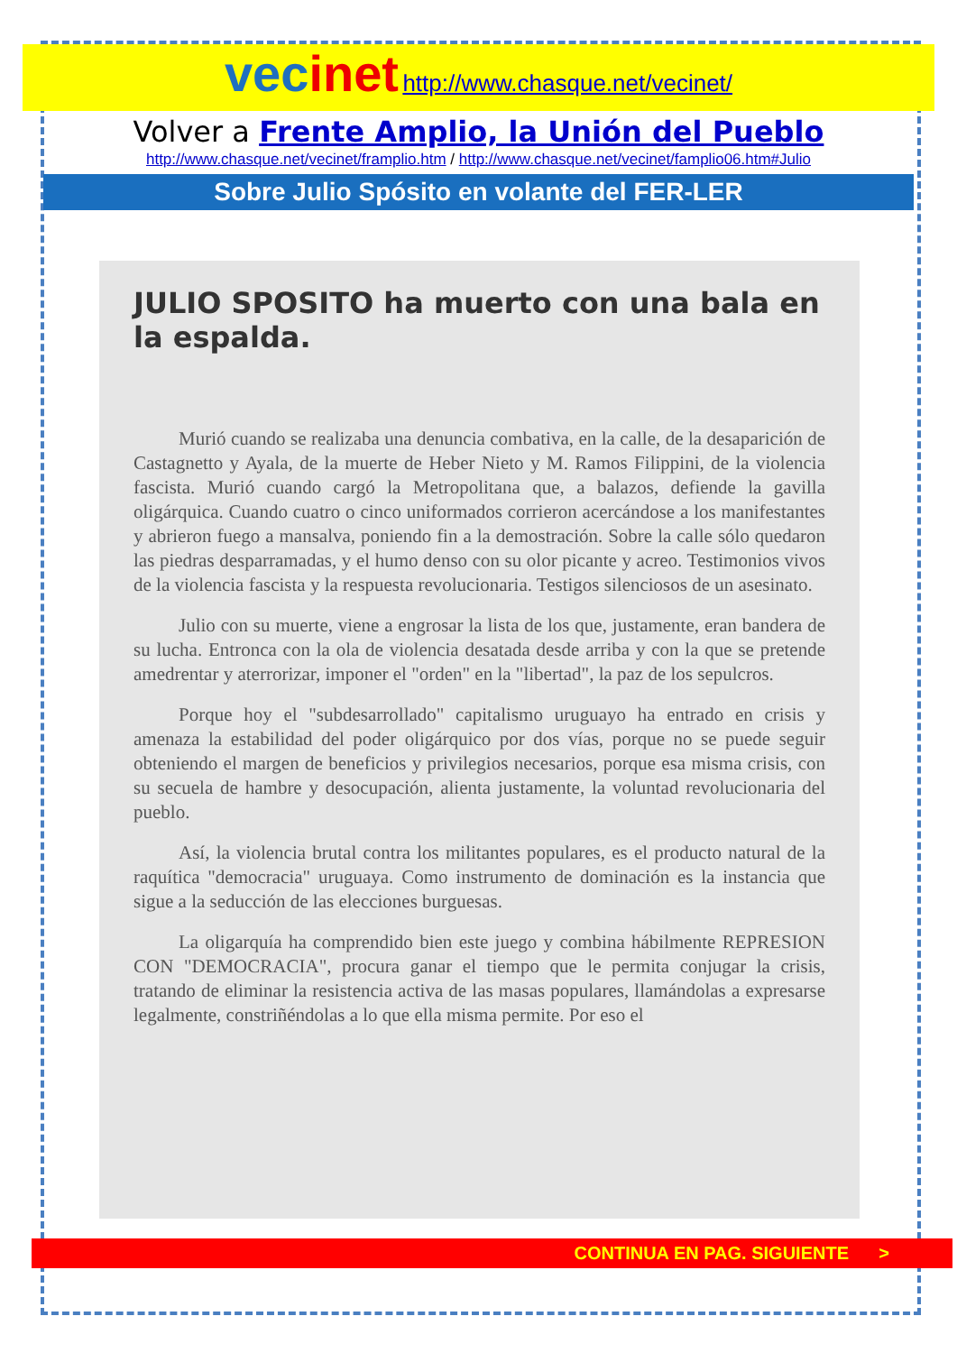vecinet http://www.chasque.net/vecinet/
Volver a Frente Amplio, la Unión del Pueblo
http://www.chasque.net/vecinet/framplio.htm / http://www.chasque.net/vecinet/famplio06.htm#Julio
Sobre Julio Spósito en volante del FER-LER
JULIO SPOSITO ha muerto con una bala en la espalda.
Murió cuando se realizaba una denuncia combativa, en la calle, de la desaparición de Castagnetto y Ayala, de la muerte de Heber Nieto y M. Ramos Filippini, de la violencia fascista. Murió cuando cargó la Metropolitana que, a balazos, defiende la gavilla oligárquica. Cuando cuatro o cinco uniformados corrieron acercándose a los manifestantes y abrieron fuego a mansalva, poniendo fin a la demostración. Sobre la calle sólo quedaron las piedras desparramadas, y el humo denso con su olor picante y acreo. Testimonios vivos de la violencia fascista y la respuesta revolucionaria. Testigos silenciosos de un asesinato.
Julio con su muerte, viene a engrosar la lista de los que, justamente, eran bandera de su lucha. Entronca con la ola de violencia desatada desde arriba y con la que se pretende amedrentar y aterrorizar, imponer el "orden" en la "libertad", la paz de los sepulcros.
Porque hoy el "subdesarrollado" capitalismo uruguayo ha entrado en crisis y amenaza la estabilidad del poder oligárquico por dos vías, porque no se puede seguir obteniendo el margen de beneficios y privilegios necesarios, porque esa misma crisis, con su secuela de hambre y desocupación, alienta justamente, la voluntad revolucionaria del pueblo.
Así, la violencia brutal contra los militantes populares, es el producto natural de la raquítica "democracia" uruguaya. Como instrumento de dominación es la instancia que sigue a la seducción de las elecciones burguesas.
La oligarquía ha comprendido bien este juego y combina hábilmente REPRESION CON "DEMOCRACIA", procura ganar el tiempo que le permita conjugar la crisis, tratando de eliminar la resistencia activa de las masas populares, llamándolas a expresarse legalmente, constriñéndolas a lo que ella misma permite. Por eso el
CONTINUA EN PAG. SIGUIENTE >